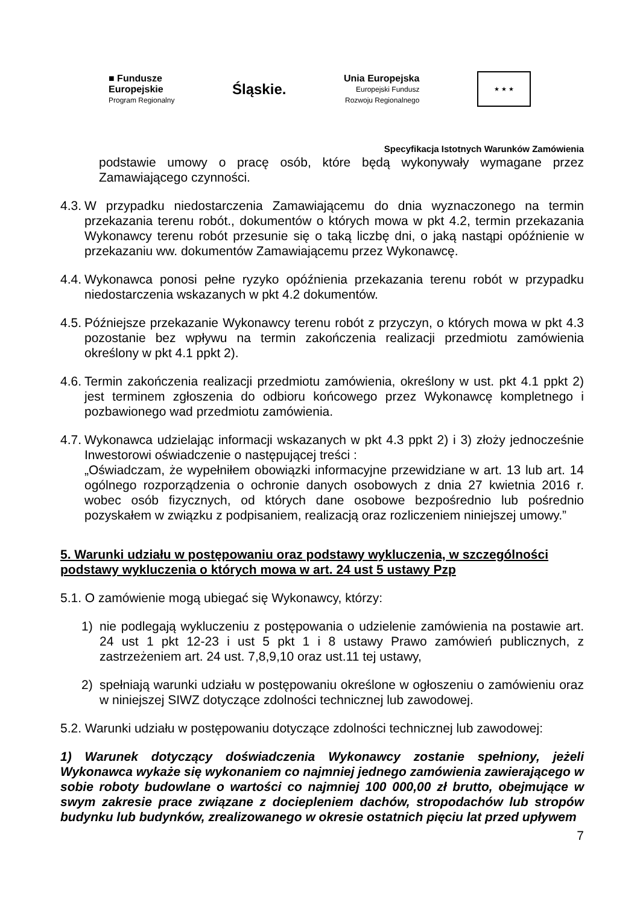■ Fundusze
Europejskie
Program Regionalny
Śląskie.
Unia Europejska
Europejski Fundusz
Rozwoju Regionalnego
★ ★ ★
Specyfikacja Istotnych Warunków Zamówienia
podstawie umowy o pracę osób, które będą wykonywały wymagane przez Zamawiającego czynności.
4.3. W przypadku niedostarczenia Zamawiającemu do dnia wyznaczonego na termin przekazania terenu robót., dokumentów o których mowa w pkt 4.2, termin przekazania Wykonawcy terenu robót przesunie się o taką liczbę dni, o jaką nastąpi opóźnienie w przekazaniu ww. dokumentów Zamawiającemu przez Wykonawcę.
4.4. Wykonawca ponosi pełne ryzyko opóźnienia przekazania terenu robót w przypadku niedostarczenia wskazanych w pkt 4.2 dokumentów.
4.5. Późniejsze przekazanie Wykonawcy terenu robót z przyczyn, o których mowa w pkt 4.3 pozostanie bez wpływu na termin zakończenia realizacji przedmiotu zamówienia określony w pkt 4.1 ppkt 2).
4.6. Termin zakończenia realizacji przedmiotu zamówienia, określony w ust. pkt 4.1 ppkt 2) jest terminem zgłoszenia do odbioru końcowego przez Wykonawcę kompletnego i pozbawionego wad przedmiotu zamówienia.
4.7. Wykonawca udzielając informacji wskazanych w pkt 4.3 ppkt 2) i 3) złoży jednocześnie Inwestorowi oświadczenie o następującej treści :
„Oświadczam, że wypełniłem obowiązki informacyjne przewidziane w art. 13 lub art. 14 ogólnego rozporządzenia o ochronie danych osobowych z dnia 27 kwietnia 2016 r. wobec osób fizycznych, od których dane osobowe bezpośrednio lub pośrednio pozyskałem w związku z podpisaniem, realizacją oraz rozliczeniem niniejszej umowy.”
5. Warunki udziału w postępowaniu oraz podstawy wykluczenia, w szczególności podstawy wykluczenia o których mowa w art. 24 ust 5 ustawy Pzp
5.1. O zamówienie mogą ubiegać się Wykonawcy, którzy:
1) nie podlegają wykluczeniu z postępowania o udzielenie zamówienia na postawie art. 24 ust 1 pkt 12-23 i ust 5 pkt 1 i 8 ustawy Prawo zamówień publicznych, z zastrzeżeniem art. 24 ust. 7,8,9,10 oraz ust.11 tej ustawy,
2) spełniają warunki udziału w postępowaniu określone w ogłoszeniu o zamówieniu oraz w niniejszej SIWZ dotyczące zdolności technicznej lub zawodowej.
5.2. Warunki udziału w postępowaniu dotyczące zdolności technicznej lub zawodowej:
1) Warunek dotyczący doświadczenia Wykonawcy zostanie spełniony, jeżeli Wykonawca wykaże się wykonaniem co najmniej jednego zamówienia zawierającego w sobie roboty budowlane o wartości co najmniej 100 000,00 zł brutto, obejmujące w swym zakresie prace związane z dociepleniem dachów, stropodachów lub stropów budynku lub budynków, zrealizowanego w okresie ostatnich pięciu lat przed upływem
7